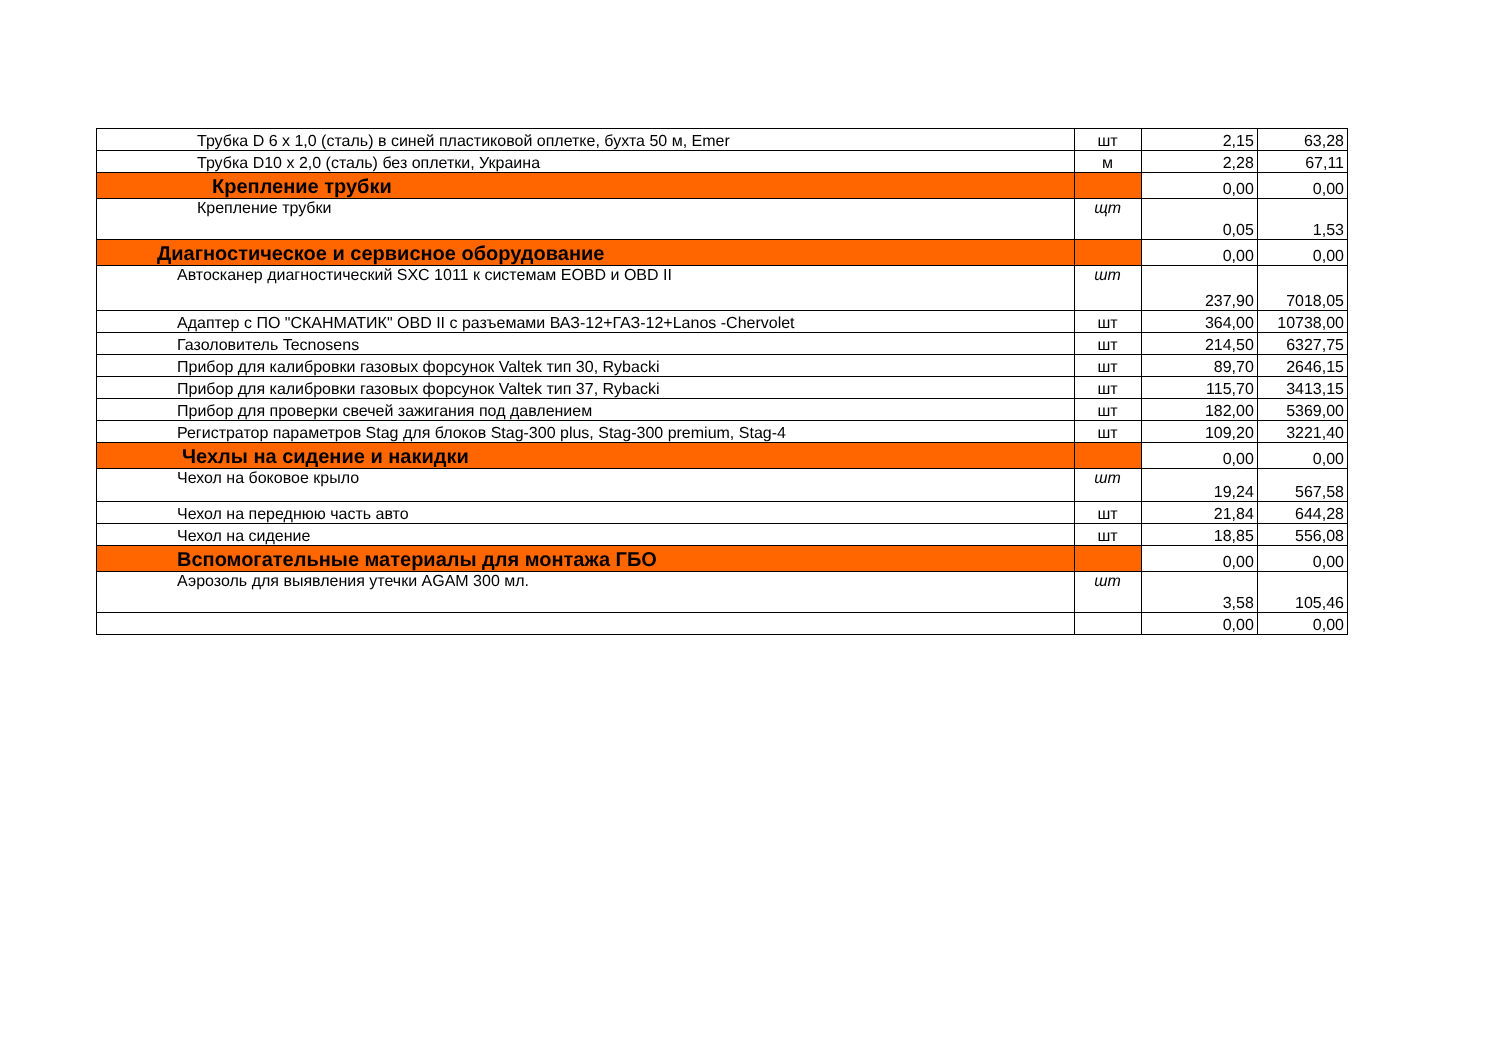| Трубка D 6 х 1,0 (сталь) в синей пластиковой оплетке, бухта 50 м, Emer | шт | 2,15 | 63,28 |
| Трубка D10 х 2,0 (сталь) без оплетки, Украина | м | 2,28 | 67,11 |
| Крепление трубки | | 0,00 | 0,00 |
| Крепление трубки | щт | 0,05 | 1,53 |
| Диагностическое и сервисное оборудование | | 0,00 | 0,00 |
| Автосканер диагностический SXC 1011 к системам EOBD и OBD II | шт | 237,90 | 7018,05 |
| Адаптер с ПО "СКАНМАТИК" OBD II с разъемами ВАЗ-12+ГАЗ-12+Lanos -Chervolet | шт | 364,00 | 10738,00 |
| Газоловитель Tecnosens | шт | 214,50 | 6327,75 |
| Прибор для калибровки газовых форсунок Valtek тип 30, Rybacki | шт | 89,70 | 2646,15 |
| Прибор для калибровки газовых форсунок Valtek тип 37, Rybacki | шт | 115,70 | 3413,15 |
| Прибор для проверки свечей зажигания под давлением | шт | 182,00 | 5369,00 |
| Регистратор параметров Stag для блоков Stag-300 plus, Stag-300 premium, Stag-4 | шт | 109,20 | 3221,40 |
| Чехлы на сидение и накидки | | 0,00 | 0,00 |
| Чехол на боковое крыло | шт | 19,24 | 567,58 |
| Чехол на переднюю часть авто | шт | 21,84 | 644,28 |
| Чехол на сидение | шт | 18,85 | 556,08 |
| Вспомогательные материалы для монтажа ГБО | | 0,00 | 0,00 |
| Аэрозоль для выявления утечки AGAM 300 мл. | шт | 3,58 | 105,46 |
| | | 0,00 | 0,00 |